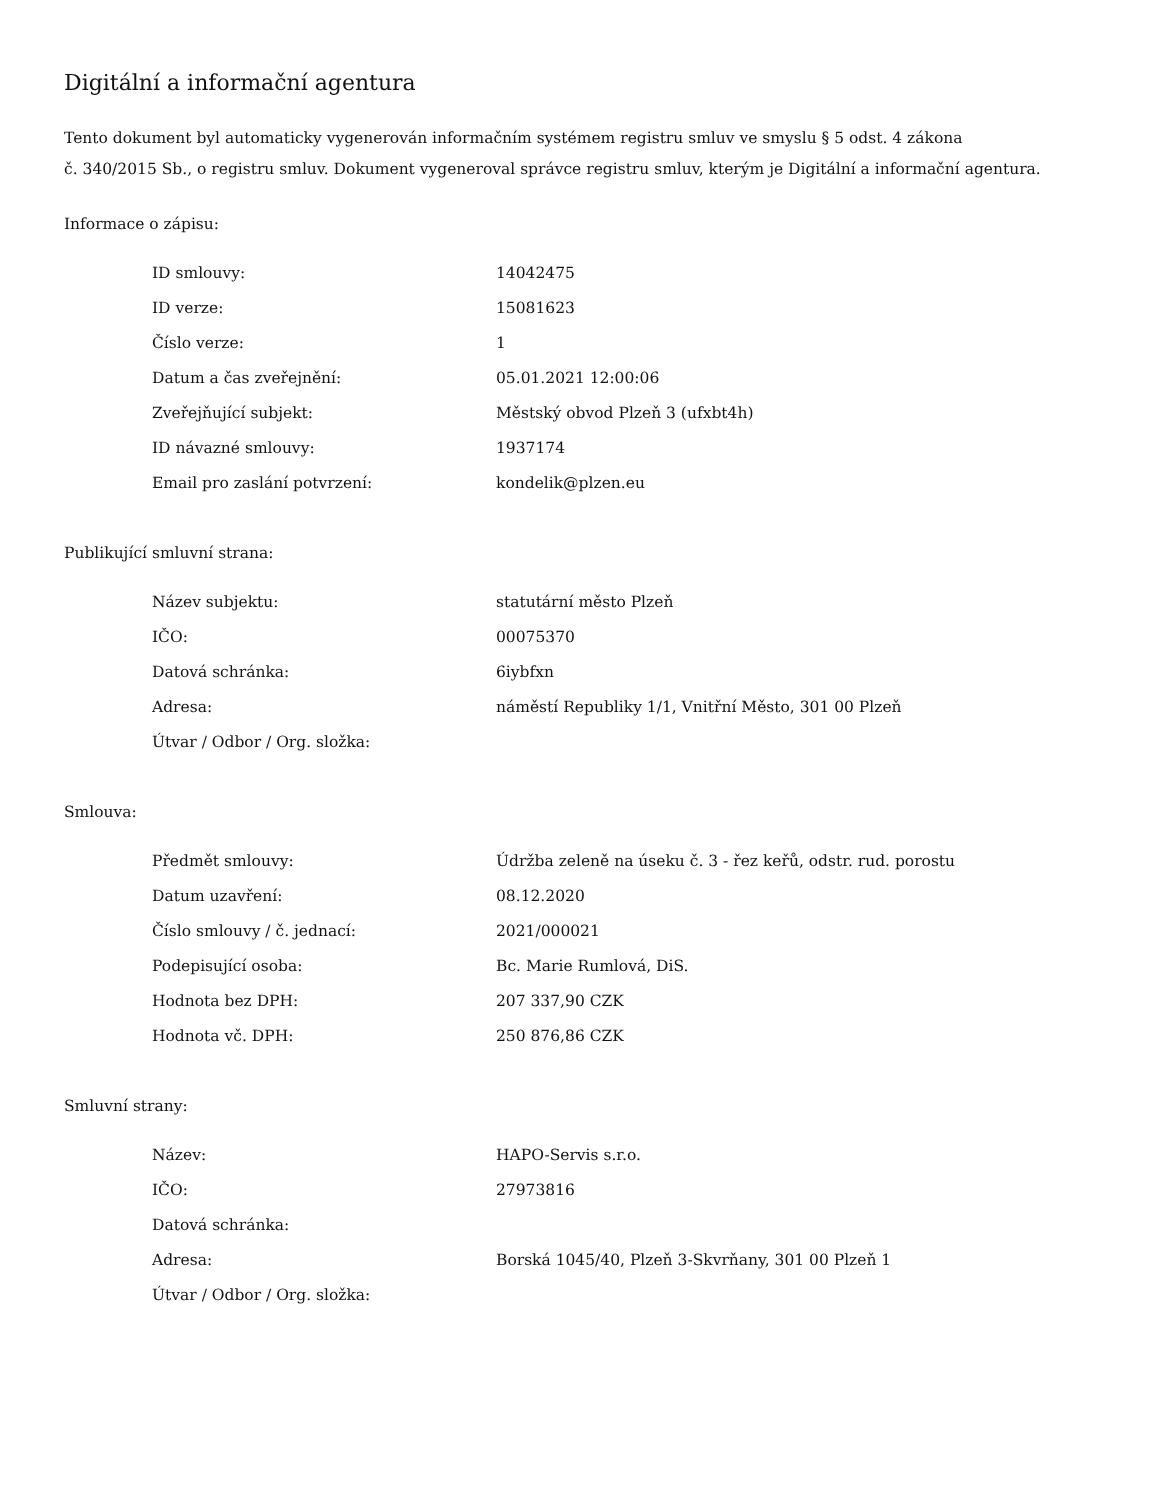Digitální a informační agentura
Tento dokument byl automaticky vygenerován informačním systémem registru smluv ve smyslu § 5 odst. 4 zákona
č. 340/2015 Sb., o registru smluv. Dokument vygeneroval správce registru smluv, kterým je Digitální a informační agentura.
Informace o zápisu:
| ID smlouvy: | 14042475 |
| ID verze: | 15081623 |
| Číslo verze: | 1 |
| Datum a čas zveřejnění: | 05.01.2021 12:00:06 |
| Zveřejňující subjekt: | Městský obvod Plzeň 3 (ufxbt4h) |
| ID návazné smlouvy: | 1937174 |
| Email pro zaslání potvrzení: | kondelik@plzen.eu |
Publikující smluvní strana:
| Název subjektu: | statutární město Plzeň |
| IČO: | 00075370 |
| Datová schránka: | 6iybfxn |
| Adresa: | náměstí Republiky 1/1, Vnitřní Město, 301 00 Plzeň |
| Útvar / Odbor / Org. složka: | |
Smlouva:
| Předmět smlouvy: | Údržba zeleně na úseku č. 3 - řez keřů, odstr. rud. porostu |
| Datum uzavření: | 08.12.2020 |
| Číslo smlouvy / č. jednací: | 2021/000021 |
| Podepisující osoba: | Bc. Marie Rumlová, DiS. |
| Hodnota bez DPH: | 207 337,90 CZK |
| Hodnota vč. DPH: | 250 876,86 CZK |
Smluvní strany:
| Název: | HAPO-Servis s.r.o. |
| IČO: | 27973816 |
| Datová schránka: | |
| Adresa: | Borská 1045/40, Plzeň 3-Skvrňany, 301 00 Plzeň 1 |
| Útvar / Odbor / Org. složka: | |